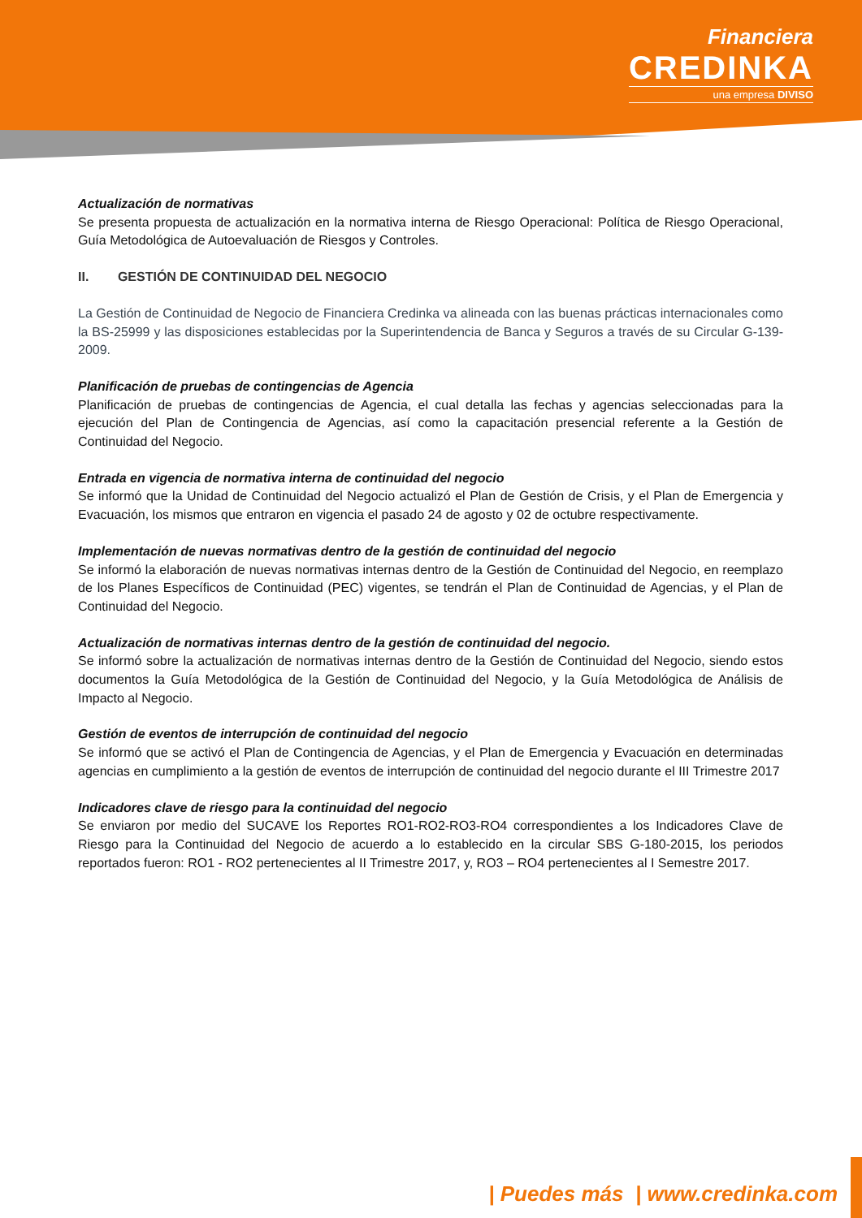Financiera
CREDINKA
una empresa DIVISO
Actualización de normativas
Se presenta propuesta de actualización en la normativa interna de Riesgo Operacional: Política de Riesgo Operacional, Guía Metodológica de Autoevaluación de Riesgos y Controles.
II. GESTIÓN DE CONTINUIDAD DEL NEGOCIO
La Gestión de Continuidad de Negocio de Financiera Credinka va alineada con las buenas prácticas internacionales como la BS-25999 y las disposiciones establecidas por la Superintendencia de Banca y Seguros a través de su Circular G-139-2009.
Planificación de pruebas de contingencias de Agencia
Planificación de pruebas de contingencias de Agencia, el cual detalla las fechas y agencias seleccionadas para la ejecución del Plan de Contingencia de Agencias, así como la capacitación presencial referente a la Gestión de Continuidad del Negocio.
Entrada en vigencia de normativa interna de continuidad del negocio
Se informó que la Unidad de Continuidad del Negocio actualizó el Plan de Gestión de Crisis, y el Plan de Emergencia y Evacuación, los mismos que entraron en vigencia el pasado 24 de agosto y 02 de octubre respectivamente.
Implementación de nuevas normativas dentro de la gestión de continuidad del negocio
Se informó la elaboración de nuevas normativas internas dentro de la Gestión de Continuidad del Negocio, en reemplazo de los Planes Específicos de Continuidad (PEC) vigentes, se tendrán el Plan de Continuidad de Agencias, y el Plan de Continuidad del Negocio.
Actualización de normativas internas dentro de la gestión de continuidad del negocio.
Se informó sobre la actualización de normativas internas dentro de la Gestión de Continuidad del Negocio, siendo estos documentos la Guía Metodológica de la Gestión de Continuidad del Negocio, y la Guía Metodológica de Análisis de Impacto al Negocio.
Gestión de eventos de interrupción de continuidad del negocio
Se informó que se activó el Plan de Contingencia de Agencias, y el Plan de Emergencia y Evacuación en determinadas agencias en cumplimiento a la gestión de eventos de interrupción de continuidad del negocio durante el III Trimestre 2017
Indicadores clave de riesgo para la continuidad del negocio
Se enviaron por medio del SUCAVE los Reportes RO1-RO2-RO3-RO4 correspondientes a los Indicadores Clave de Riesgo para la Continuidad del Negocio de acuerdo a lo establecido en la circular SBS G-180-2015, los periodos reportados fueron: RO1 - RO2 pertenecientes al II Trimestre 2017, y, RO3 – RO4 pertenecientes al I Semestre 2017.
| Puedes más | www.credinka.com